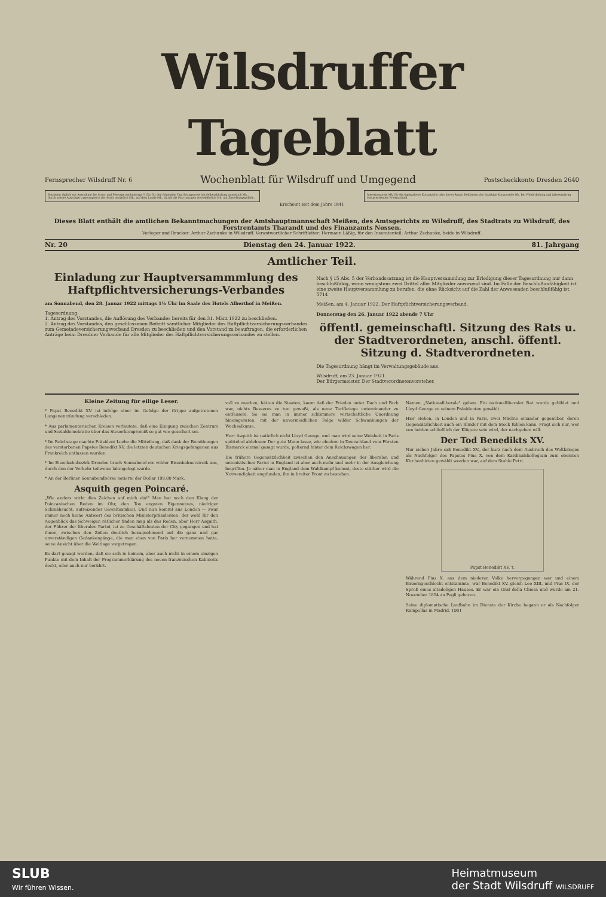Wilsdruffer Tageblatt
Fernsprecher Wilsdruff Nr. 6 Wochenblatt für Wilsdruff und Umgegend Postscheckkonto Dresden 2640
Erscheint täglich mit Ausnahme der Sonn- und Festtage nachmittags 5 Uhr für den folgenden Tag. Bezugspreis bei Selbstabholung monatlich Mk., durch unsere Austräger zugetragen in der Stadt monatlich Mk., auf dem Lande Mk., durch die Post bezogen vierteljährlich Mk. mit Zustellungsgebühr.
Insertionspreis Mk. für die 6gespaltene Korpuszeile oder deren Raum, Reklamen, die 2spaltige Korpuszeile Mk. Bei Wiederholung und Jahresauftrag entsprechender Preisnachlaß.
Erscheint seit dem Jahre 1841
Dieses Blatt enthält die amtlichen Bekanntmachungen der Amtshauptmannschaft Meißen, des Amtsgerichts zu Wilsdruff, des Stadtrats zu Wilsdruff, des Forstrentamts Tharandt und des Finanzamts Nossen.
Verleger und Drucker: Arthur Zschunke in Wilsdruff. Verantwortlicher Schriftleiter: Hermann Läßig, für den Inseratenteil: Arthur Zschunke, beide in Wilsdruff.
Nr. 20 Dienstag den 24. Januar 1922. 81. Jahrgang
Amtlicher Teil.
Einladung zur Hauptversammmlung des Haftpflichtversicherungs-Verbandes
am Sonnabend, den 28. Januar 1922 mittags 1½ Uhr im Saale des Hotels Alberthof in Meißen.
Tagesordnung:
1. Antrag des Vorstandes, die Auflösung des Verbandes bereits für den 31. März 1922 zu beschließen.
2. Antrag des Vorstandes, den geschlossenen Beitritt sämtlicher Mitglieder des Haftpflichtversicherungsverbandes zum Gemeindeversicherungsverband Dresden zu beschließen und den Vorstand zu beauftragen, die erforderlichen Anträge beim Dresdner Verbande für alle Mitglieder des Haftpflichtversicherungsverbandes zu stellen.
Nach § 15 Abs. 5 der Verbandssatzung ist die Hauptversammlung zur Erledigung dieser Tagesordnung nur dann beschlußfähig, wenn wenigstens zwei Drittel aller Mitglieder anwesend sind. Im Falle der Beschlußunfähigkeit ist eine zweite Hauptversammlung zu berufen, die ohne Rücksicht auf die Zahl der Anwesenden beschlußfähig ist. 5714
Meißen, am 4. Januar 1922. Der Haftpflichtversicherungsverband.
Donnerstag den 26. Januar 1922 abends 7 Uhr
öffentl. gemeinschaftl. Sitzung des Rats u. der Stadtverordneten, anschl. öffentl. Sitzung d. Stadtverordneten.
Die Tagesordnung hängt im Verwaltungsgebäude aus.
Wilsdruff, am 23. Januar 1921.
Der Bürgermeister. Der Stadtverordnetenvorsteher.
Kleine Zeitung für eilige Leser.
* Papst Benedikt XV. ist infolge einer im Gefolge der Grippe aufgetretenen Lungenentzündung verschieden.
* Aus parlamentarischen Kreisen verlautete, daß eine Einigung zwischen Zentrum und Sozialdemokratie über das Steuerkompromiß so gut wie gesichert sei.
* Im Reichstage machte Präsident Loebe die Mitteilung, daß dank der Bemühungen des verstorbenen Papstes Benedikt XV. die letzten deutschen Kriegsgefangenen aus Frankreich entlassen wurden.
* Im Eisenbahnbezirk Dresden brach Sonnabend ein wilder Eisenbahnerstreik aus, durch den der Verkehr teilweise lahmgelegt wurde.
* An der Berliner Sonnabendbörse notierte der Dollar 199,80 Mark.
Asquith gegen Poincaré.
„Wie anders wirkt dies Zeichen auf mich ein!" Man hat noch den Klang der Poincaréschen Reden im Ohr, den Ton engsten Eigennutzes, niedriger Schmähsucht, aufreizender Gewaltsamkeit. Und nun kommt aus London — zwar immer noch keine Antwort des britischen Ministerpräsidenten, der wohl für den Augenblick das Schweigen rätlicher finden mag als das Reden, aber Herr Asquith, der Führer der liberalen Partei, ist zu Geschäftsleuten der City gegangen und hat ihnen, zwischen den Zeilen deutlich bezugnehmend auf die ganz und gar unverständigen Gedankengänge, die man eben von Paris her vernommen hatte, seine Ansicht über die Weltlage vorgetragen.
Es darf gesagt werden, daß sie sich in keinem, aber auch nicht in einem einzigen Punkte mit dem Inhalt der Programmerklärung des neuen französischen Kabinetts deckt, oder auch nur berührt.
voll zu machen, hätten die Staaten, kaum daß der Frieden unter Dach und Fach war, nichts Besseres zu tun gewußt, als neue Tarifkriege untereinander zu entfesseln. So sei man in immer schlimmere wirtschaftliche Unordnung hineingeraten, mit der unvermeidlichen Folge wilder Schwankungen der Wechselkurse.
Herr Asquith ist natürlich nicht Lloyd George, und man wird seine Weisheit in Paris spöttelnd ablehnen: Der gute Mann lasse, wie ehedem in Deutschland vom Fürsten Bismarck einmal gesagt wurde, polternd hinter dem Reichswagen her.
Die frühere Gegensätzlichkeit zwischen den Anschauungen der liberalen und unionistischen Partei in England ist aber auch mehr und mehr in der Ausgleichung begriffen. Je näher man in England dem Wahlkampf kommt, desto stärker wird die Notwendigkeit empfunden, ihn in breiter Front zu bestehen.
Namen „Nationalliberale" geben. Ein nationalliberaler Rat wurde gebildet und Lloyd George zu seinem Präsidenten gewählt.
Hier stehen, in London und in Paris, zwei Mächte einander gegenüber, deren Gegensätzlichkeit auch ein Blinder mit dem Stock fühlen kann. Fragt sich nur, wer von beiden schließlich der Klügere sein wird, der nachgeben will.
Der Tod Benedikts XV.
Nur sieben Jahre saß Benedikt XV., der kurz nach dem Ausbruch des Weltkrieges als Nachfolger des Papstes Pius X. von dem Kardinalskollegium zum obersten Kirchenhirten gewählt worden war, auf dem Stuhle Petri.
Papst Benedikt XV. †.
Während Pius X. aus dem niederen Volke hervorgegangen war und einem Bauerngeschlecht entstammte, war Benedikt XV. gleich Leo XIII. und Pius IX. der Sproß eines altadeligen Hauses. Er war ein Graf della Chiesa und wurde am 21. November 1854 zu Pegli geboren.
Seine diplomatische Laufbahn im Dienste der Kirche begann er als Nachfolger Rampollas in Madrid. 1901
SLUB
Wir führen Wissen.
Heimatmuseum
der Stadt Wilsdruff WILSDRUFF